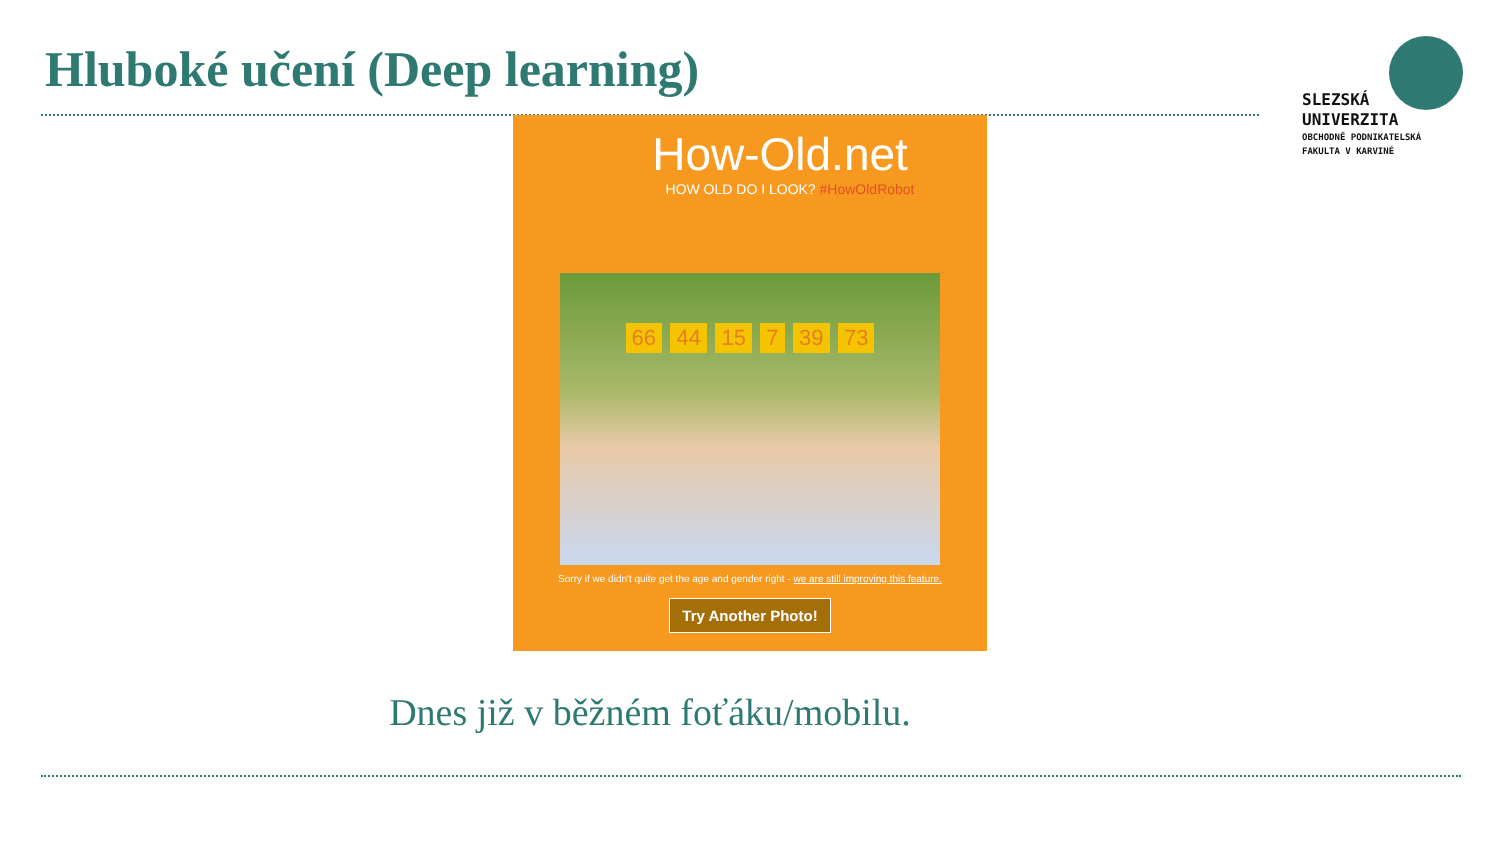Hluboké učení (Deep learning)
SLEZSKÁ
UNIVERZITA
OBCHODNĚ PODNIKATELSKÁ
FAKULTA V KARVINÉ
How-Old.net
HOW OLD DO I LOOK? #HowOldRobot
66 44 15 7 39 73
Sorry if we didn't quite get the age and gender right - we are still improving this feature.
Try Another Photo!
Dnes již v běžném foťáku/mobilu.